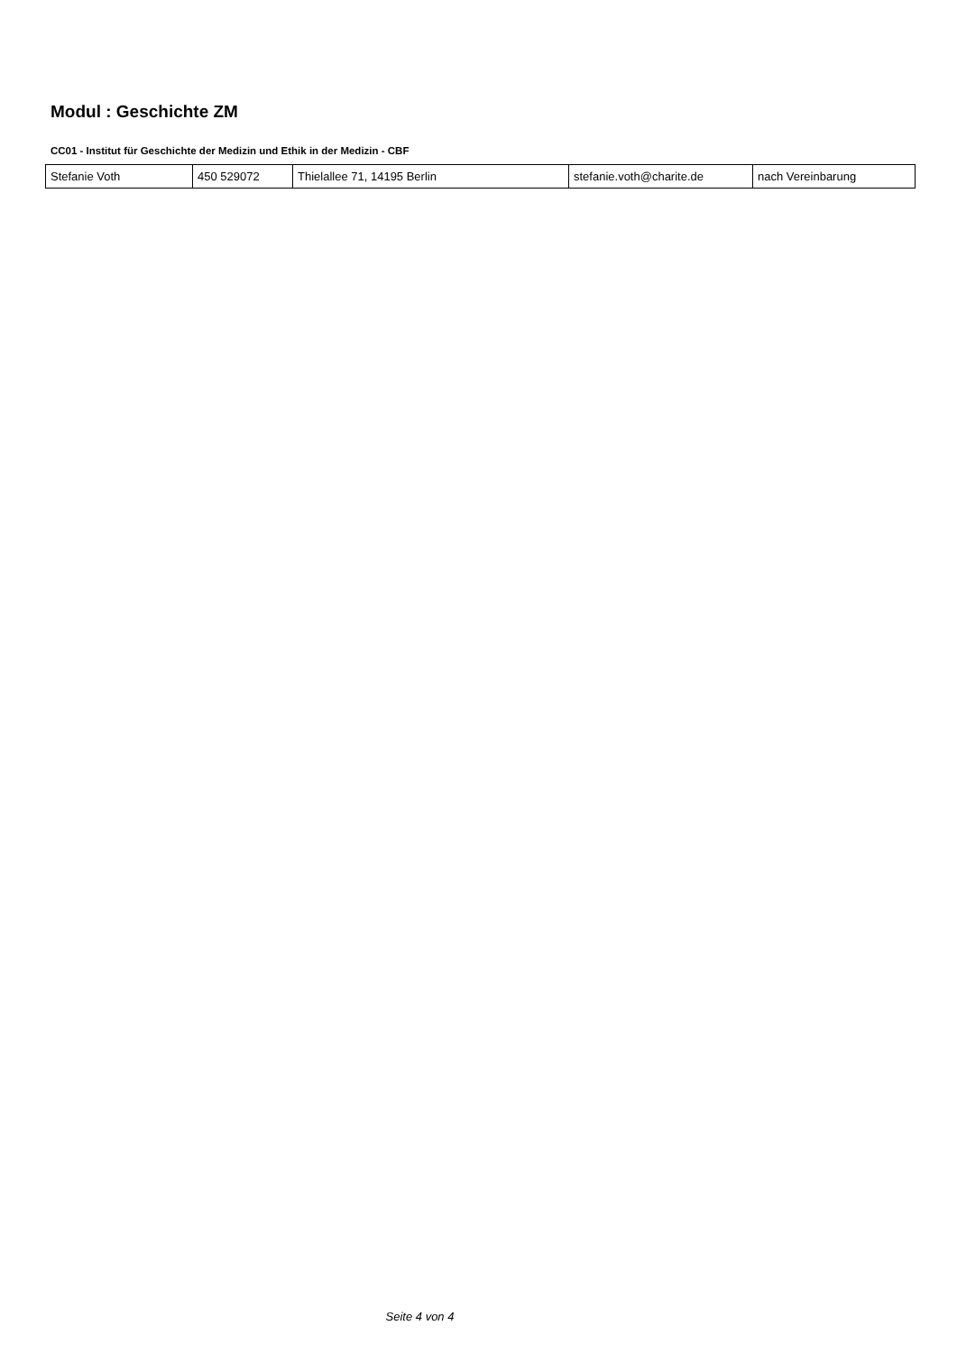Modul : Geschichte ZM
CC01 - Institut für Geschichte der Medizin und Ethik in der Medizin - CBF
| Stefanie Voth | 450 529072 | Thielallee 71, 14195 Berlin | stefanie.voth@charite.de | nach Vereinbarung |
Seite 4 von 4